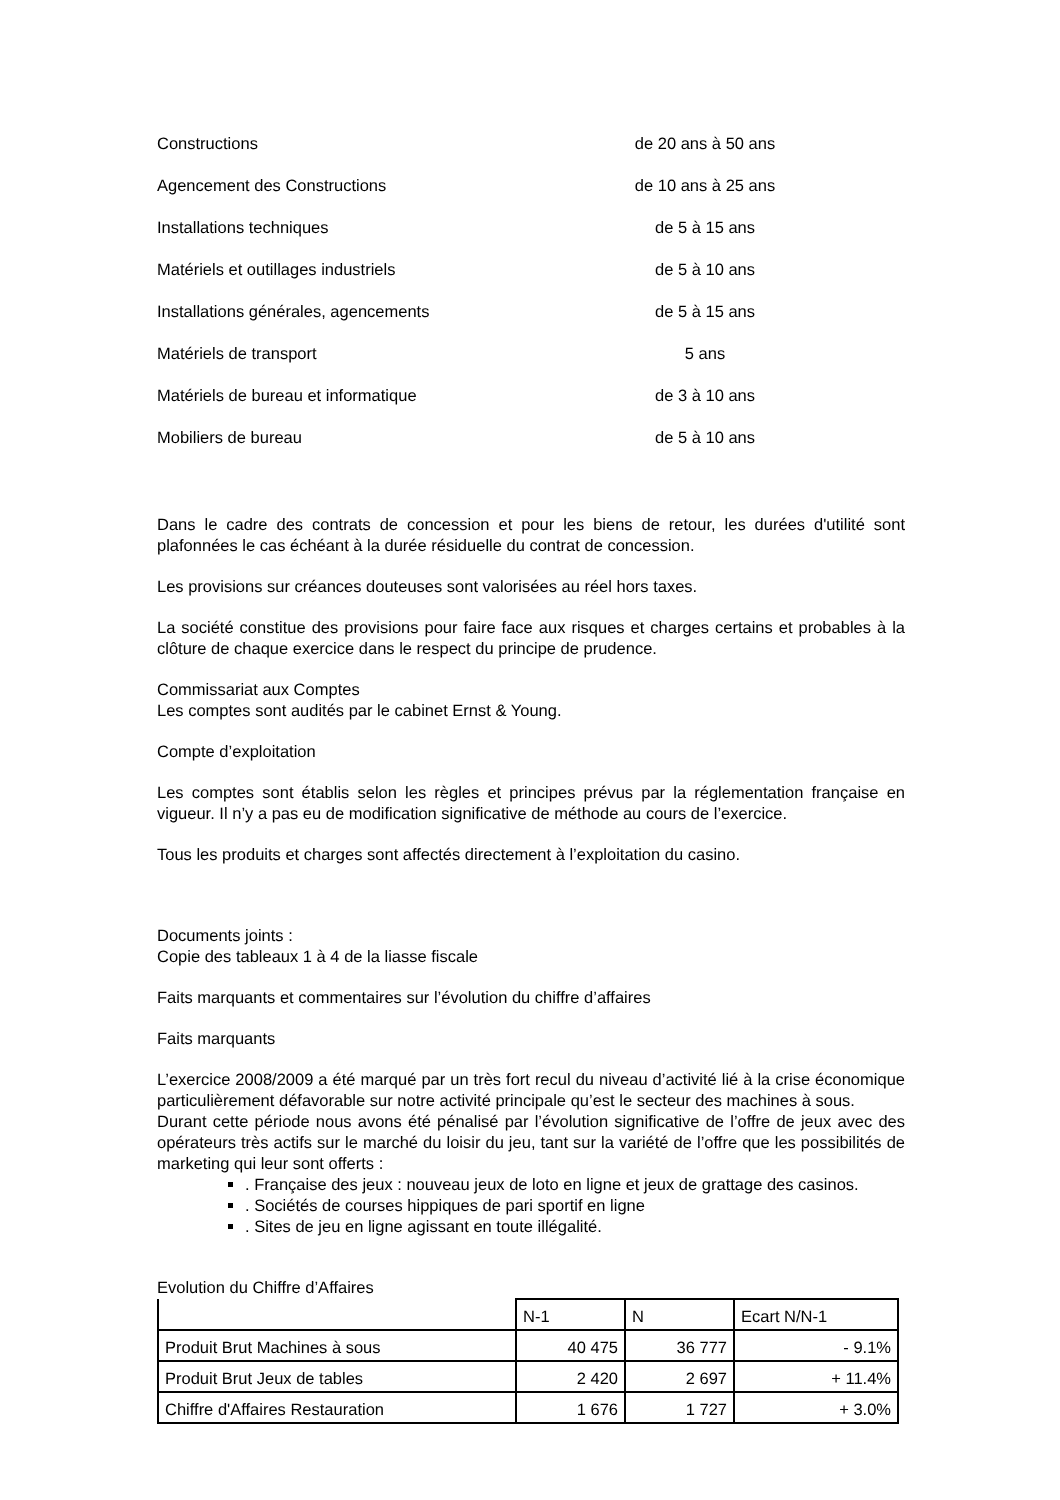| Constructions | de 20 ans à 50 ans |
| Agencement des Constructions | de 10 ans à 25 ans |
| Installations techniques | de 5 à 15 ans |
| Matériels et outillages industriels | de 5 à 10 ans |
| Installations générales, agencements | de 5 à 15 ans |
| Matériels de transport | 5 ans |
| Matériels de bureau et informatique | de 3 à 10 ans |
| Mobiliers de bureau | de 5 à 10 ans |
Dans le cadre des contrats de concession et pour les biens de retour, les durées d'utilité sont plafonnées le cas échéant à la durée résiduelle du contrat de concession.
Les provisions sur créances douteuses sont valorisées au réel hors taxes.
La société constitue des provisions pour faire face aux risques et charges certains et probables à la clôture de chaque exercice dans le respect du principe de prudence.
Commissariat aux Comptes
Les comptes sont audités par le cabinet Ernst & Young.
Compte d’exploitation
Les comptes sont établis selon les règles et principes prévus par la réglementation française en vigueur. Il n’y a pas eu de modification significative de méthode au cours de l’exercice.
Tous les produits et charges sont affectés directement à l’exploitation du casino.
Documents joints :
Copie des tableaux 1 à 4 de la liasse fiscale
Faits marquants et commentaires sur l’évolution du chiffre d’affaires
Faits marquants
L’exercice 2008/2009 a été marqué par un très fort recul du niveau d’activité lié à la crise économique particulièrement défavorable sur notre activité principale qu’est le secteur des machines à sous.
Durant cette période nous avons été pénalisé par l’évolution significative de l’offre de jeux avec des opérateurs très actifs sur le marché du loisir du jeu, tant sur la variété de l’offre que les possibilités de marketing qui leur sont offerts :
. Française des jeux : nouveau jeux de loto en ligne et jeux de grattage des casinos.
. Sociétés de courses hippiques de pari sportif en ligne
. Sites de jeu en ligne agissant en toute illégalité.
Evolution du Chiffre d’Affaires
| | N-1 | N | Ecart N/N-1 |
| Produit Brut Machines à sous | 40 475 | 36 777 | - 9.1% |
| Produit Brut Jeux de tables | 2 420 | 2 697 | + 11.4% |
| Chiffre d'Affaires Restauration | 1 676 | 1 727 | + 3.0% |